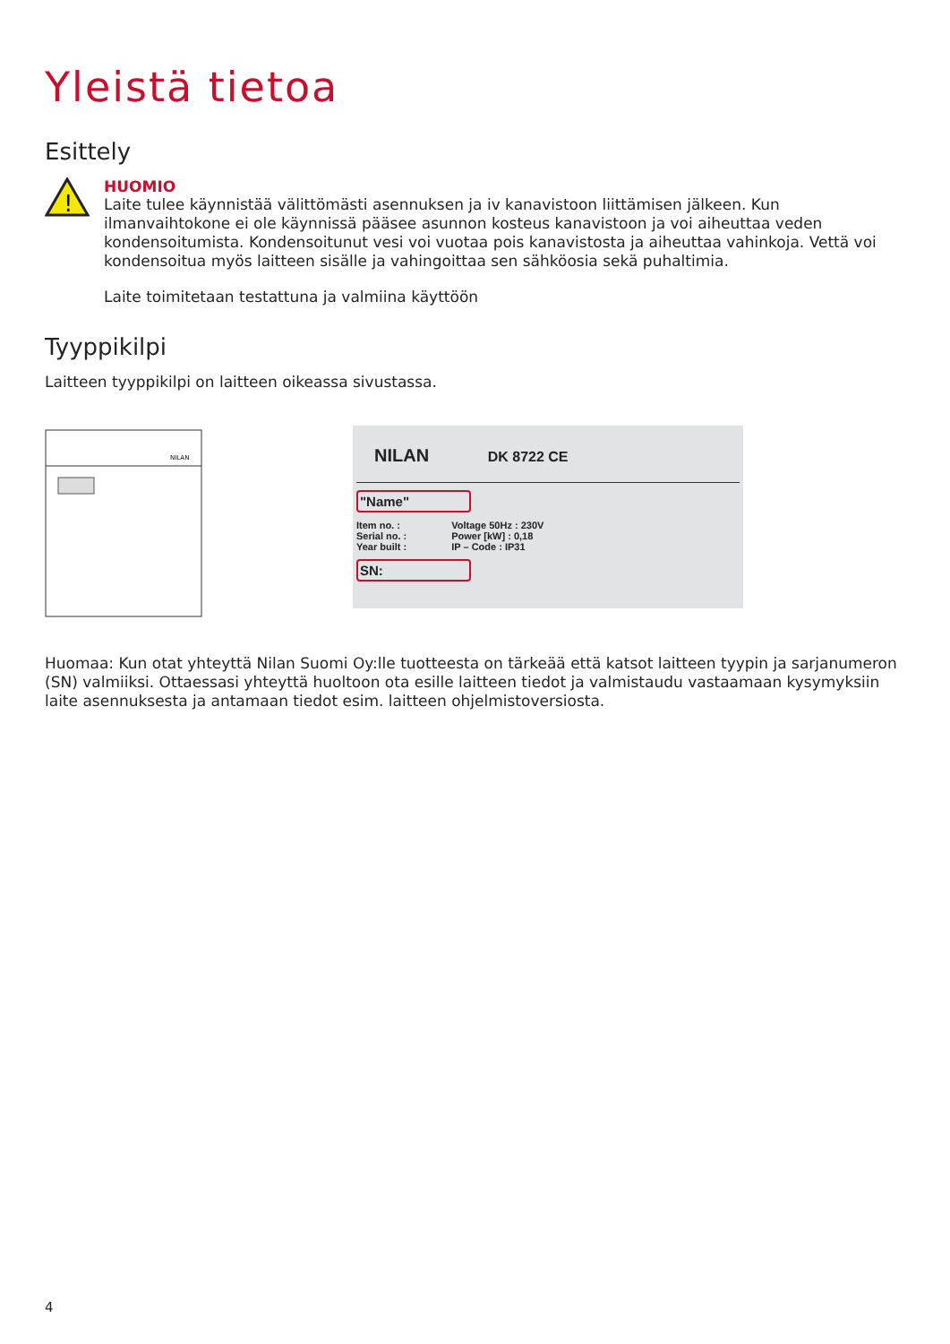Yleistä tietoa
Esittely
!
HUOMIO
Laite tulee käynnistää välittömästi asennuksen ja iv kanavistoon liittämisen jälkeen. Kun ilmanvaihtokone ei ole käynnissä pääsee asunnon kosteus kanavistoon ja voi aiheuttaa veden kondensoitumista. Kondensoitunut vesi voi vuotaa pois kanavistosta ja aiheuttaa vahinkoja. Vettä voi kondensoitua myös laitteen sisälle ja vahingoittaa sen sähköosia sekä puhaltimia.
Laite toimitetaan testattuna ja valmiina käyttöön
Tyyppikilpi
Laitteen tyyppikilpi on laitteen oikeassa sivustassa.
NILAN
NILAN DK 8722 CE
"Name"
Item no. :
Serial no. :
Year built :
Voltage 50Hz : 230V
Power [kW] : 0,18
IP – Code : IP31
SN:
Huomaa: Kun otat yhteyttä Nilan Suomi Oy:lle tuotteesta on tärkeää että katsot laitteen tyypin ja sarjanumeron (SN) valmiiksi. Ottaessasi yhteyttä huoltoon ota esille laitteen tiedot ja valmistaudu vastaamaan kysymyksiin laite asennuksesta ja antamaan tiedot esim. laitteen ohjelmistoversiosta.
4